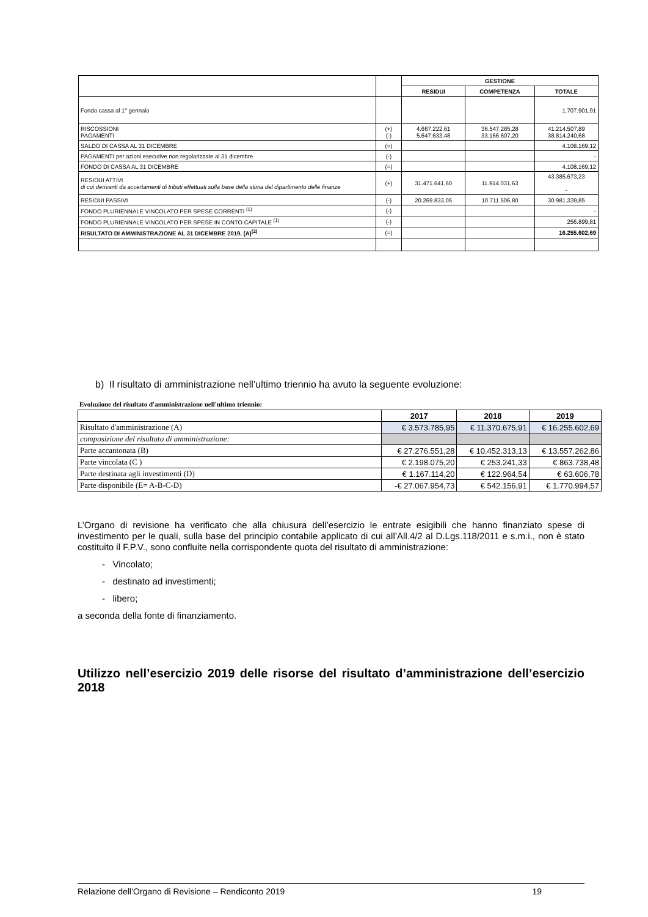| | | GESTIONE | | |
| --- | --- | --- | --- | --- |
| | | RESIDUI | COMPETENZA | TOTALE |
| Fondo cassa al 1° gennaio | | | | 1.707.901,91 |
| RISCOSSIONI PAGAMENTI | (+) (-) | 4.667.222,61 5.647.633,48 | 36.547.285,28 33.166.607,20 | 41.214.507,89 38.814.240,68 |
| SALDO DI CASSA AL 31 DICEMBRE | (=) | | | 4.108.169,12 |
| PAGAMENTI per azioni esecutive non regolarizzate al 31 dicembre | (-) | | | - |
| FONDO DI CASSA AL 31 DICEMBRE | (=) | | | 4.108.169,12 |
| RESIDUI ATTIVI di cui derivanti da accertamenti di tributi effettuati sulla base della stima del dipartimento delle finanze | (+) | 31.471.641,60 | 11.914.031,63 | 43.385.673,23 - |
| RESIDUI PASSIVI | (-) | 20.269.833,05 | 10.711.506,80 | 30.981.339,85 |
| FONDO PLURIENNALE VINCOLATO PER SPESE CORRENTI <sup>(1)</sup> | (-) | | | - |
| FONDO PLURIENNALE VINCOLATO PER SPESE IN CONTO CAPITALE <sup>(1)</sup> | (-) | | | 256.899,81 |
| RISULTATO DI AMMINISTRAZIONE AL 31 DICEMBRE 2019. (A)<sup>(2)</sup> | (=) | | | 16.255.602,69 |
b) Il risultato di amministrazione nell’ultimo triennio ha avuto la seguente evoluzione:
Evoluzione del risultato d'amministrazione nell'ultimo triennio:
| | 2017 | 2018 | 2019 |
| --- | --- | --- | --- |
| Risultato d'amministrazione (A) | € 3.573.785,95 | € 11.370.675,91 | € 16.255.602,69 |
| composizione del risultato di amministrazione: | | | |
| Parte accantonata (B) | € 27.276.551,28 | € 10.452.313,13 | € 13.557.262,86 |
| Parte vincolata (C ) | € 2.198.075,20 | € 253.241,33 | € 863.738,48 |
| Parte destinata agli investimenti (D) | € 1.167.114,20 | € 122.964,54 | € 63.606,78 |
| Parte disponibile (E= A-B-C-D) | -€ 27.067.954,73 | € 542.156,91 | € 1.770.994,57 |
L’Organo di revisione ha verificato che alla chiusura dell’esercizio le entrate esigibili che hanno finanziato spese di investimento per le quali, sulla base del principio contabile applicato di cui all’All.4/2 al D.Lgs.118/2011 e s.m.i., non è stato costituito il F.P.V., sono confluite nella corrispondente quota del risultato di amministrazione:
- Vincolato;
- destinato ad investimenti;
- libero;
a seconda della fonte di finanziamento.
Utilizzo nell’esercizio 2019 delle risorse del risultato d’amministrazione dell’esercizio 2018
Relazione dell’Organo di Revisione – Rendiconto 2019 19